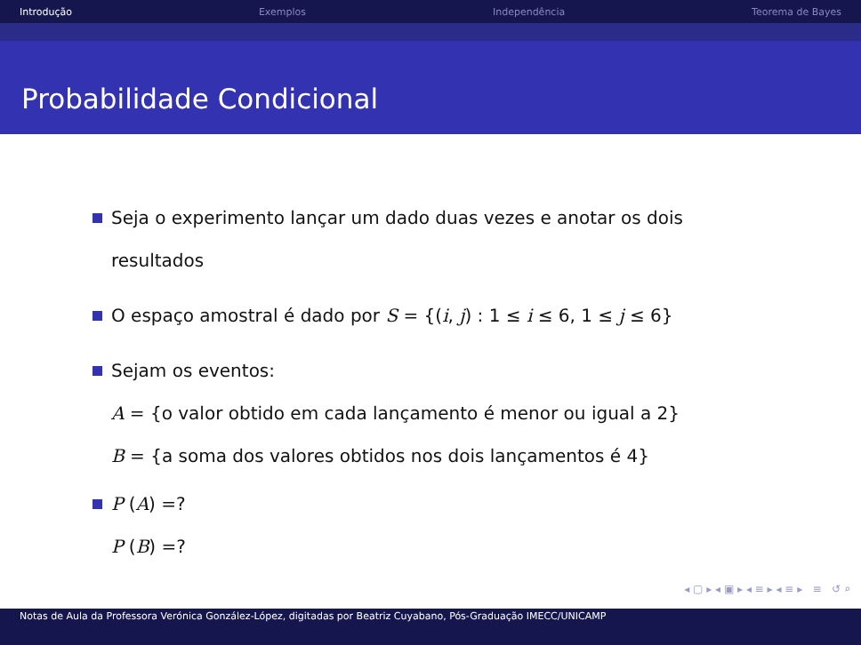Introdução Exemplos Independência Teorema de Bayes
Probabilidade Condicional
Seja o experimento lançar um dado duas vezes e anotar os dois
resultados
O espaço amostral é dado por S = {(i, j) : 1 ≤ i ≤ 6, 1 ≤ j ≤ 6}
Sejam os eventos:
A = {o valor obtido em cada lançamento é menor ou igual a 2}
B = {a soma dos valores obtidos nos dois lançamentos é 4}
P (A) =?
P (B) =?
◂ ▢ ▸ ◂ ▣ ▸ ◂ ≡ ▸ ◂ ≡ ▸ ≡ ↺ ⌕
Notas de Aula da Professora Verónica González-López, digitadas por Beatriz Cuyabano, Pós-Graduação IMECC/UNICAMP